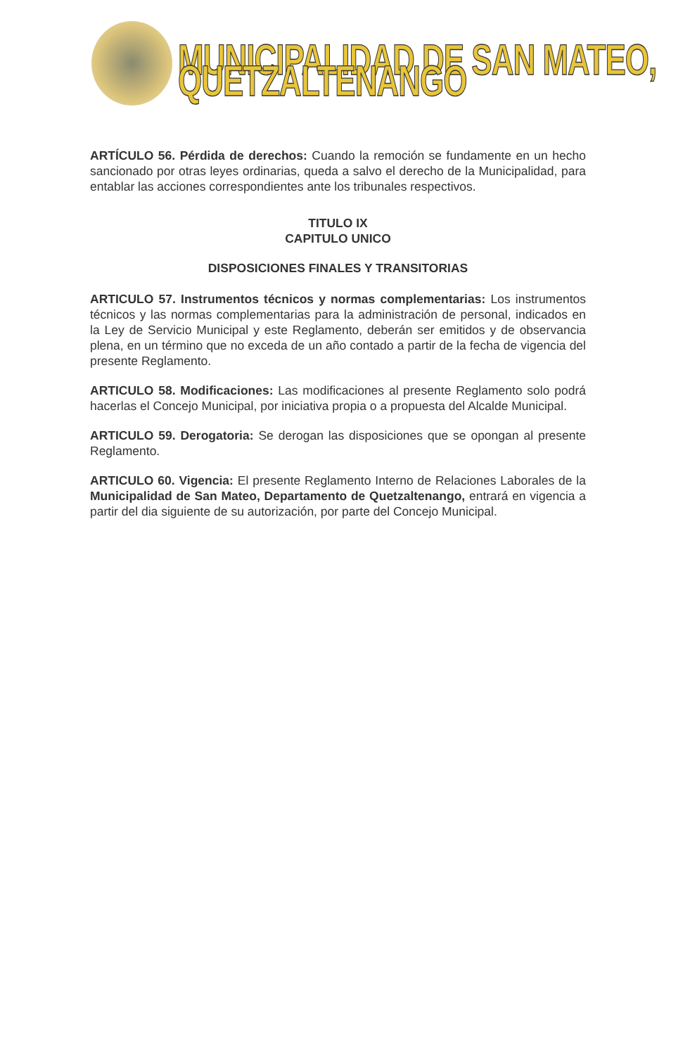MUNICIPALIDAD DE SAN MATEO, QUETZALTENANGO
ARTÍCULO 56. Pérdida de derechos: Cuando la remoción se fundamente en un hecho sancionado por otras leyes ordinarias, queda a salvo el derecho de la Municipalidad, para entablar las acciones correspondientes ante los tribunales respectivos.
TITULO IX
CAPITULO UNICO
DISPOSICIONES FINALES Y TRANSITORIAS
ARTICULO 57. Instrumentos técnicos y normas complementarias: Los instrumentos técnicos y las normas complementarias para la administración de personal, indicados en la Ley de Servicio Municipal y este Reglamento, deberán ser emitidos y de observancia plena, en un término que no exceda de un año contado a partir de la fecha de vigencia del presente Reglamento.
ARTICULO 58. Modificaciones: Las modificaciones al presente Reglamento solo podrá hacerlas el Concejo Municipal, por iniciativa propia o a propuesta del Alcalde Municipal.
ARTICULO 59. Derogatoria: Se derogan las disposiciones que se opongan al presente Reglamento.
ARTICULO 60. Vigencia: El presente Reglamento Interno de Relaciones Laborales de la Municipalidad de San Mateo, Departamento de Quetzaltenango, entrará en vigencia a partir del dia siguiente de su autorización, por parte del Concejo Municipal.